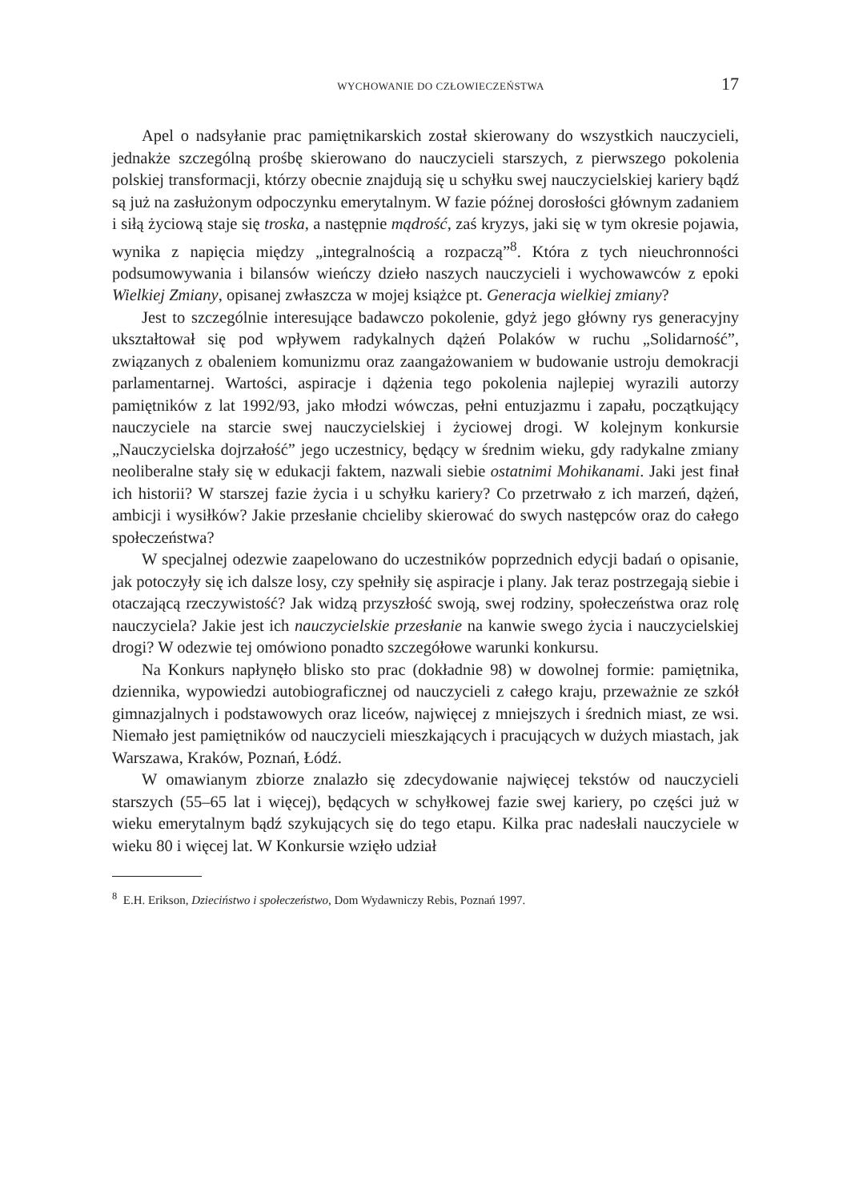WYCHOWANIE DO CZŁOWIECZEŃSTWA 17
Apel o nadsyłanie prac pamiętnikarskich został skierowany do wszystkich nauczycieli, jednakże szczególną prośbę skierowano do nauczycieli starszych, z pierwszego pokolenia polskiej transformacji, którzy obecnie znajdują się u schyłku swej nauczycielskiej kariery bądź są już na zasłużonym odpoczynku emerytalnym. W fazie późnej dorosłości głównym zadaniem i siłą życiową staje się troska, a następnie mądrość, zaś kryzys, jaki się w tym okresie pojawia, wynika z napięcia między „integralnością a rozpaczą”<sup>8</sup>. Która z tych nieuchronności podsumowywania i bilansów wieńczy dzieło naszych nauczycieli i wychowawców z epoki Wielkiej Zmiany, opisanej zwłaszcza w mojej książce pt. Generacja wielkiej zmiany?
Jest to szczególnie interesujące badawczo pokolenie, gdyż jego główny rys generacyjny ukształtował się pod wpływem radykalnych dążeń Polaków w ruchu „Solidarność”, związanych z obaleniem komunizmu oraz zaangażowaniem w budowanie ustroju demokracji parlamentarnej. Wartości, aspiracje i dążenia tego pokolenia najlepiej wyrazili autorzy pamiętników z lat 1992/93, jako młodzi wówczas, pełni entuzjazmu i zapału, początkujący nauczyciele na starcie swej nauczycielskiej i życiowej drogi. W kolejnym konkursie „Nauczycielska dojrzałość” jego uczestnicy, będący w średnim wieku, gdy radykalne zmiany neoliberalne stały się w edukacji faktem, nazwali siebie ostatnimi Mohikanami. Jaki jest finał ich historii? W starszej fazie życia i u schyłku kariery? Co przetrwało z ich marzeń, dążeń, ambicji i wysiłków? Jakie przesłanie chcieliby skierować do swych następców oraz do całego społeczeństwa?
W specjalnej odezwie zaapelowano do uczestników poprzednich edycji badań o opisanie, jak potoczyły się ich dalsze losy, czy spełniły się aspiracje i plany. Jak teraz postrzegają siebie i otaczającą rzeczywistość? Jak widzą przyszłość swoją, swej rodziny, społeczeństwa oraz rolę nauczyciela? Jakie jest ich nauczycielskie przesłanie na kanwie swego życia i nauczycielskiej drogi? W odezwie tej omówiono ponadto szczegółowe warunki konkursu.
Na Konkurs napłynęło blisko sto prac (dokładnie 98) w dowolnej formie: pamiętnika, dziennika, wypowiedzi autobiograficznej od nauczycieli z całego kraju, przeważnie ze szkół gimnazjalnych i podstawowych oraz liceów, najwięcej z mniejszych i średnich miast, ze wsi. Niemało jest pamiętników od nauczycieli mieszkających i pracujących w dużych miastach, jak Warszawa, Kraków, Poznań, Łódź.
W omawianym zbiorze znalazło się zdecydowanie najwięcej tekstów od nauczycieli starszych (55–65 lat i więcej), będących w schyłkowej fazie swej kariery, po części już w wieku emerytalnym bądź szykujących się do tego etapu. Kilka prac nadesłali nauczyciele w wieku 80 i więcej lat. W Konkursie wzięło udział
<sup>8</sup> E.H. Erikson, Dzieciństwo i społeczeństwo, Dom Wydawniczy Rebis, Poznań 1997.